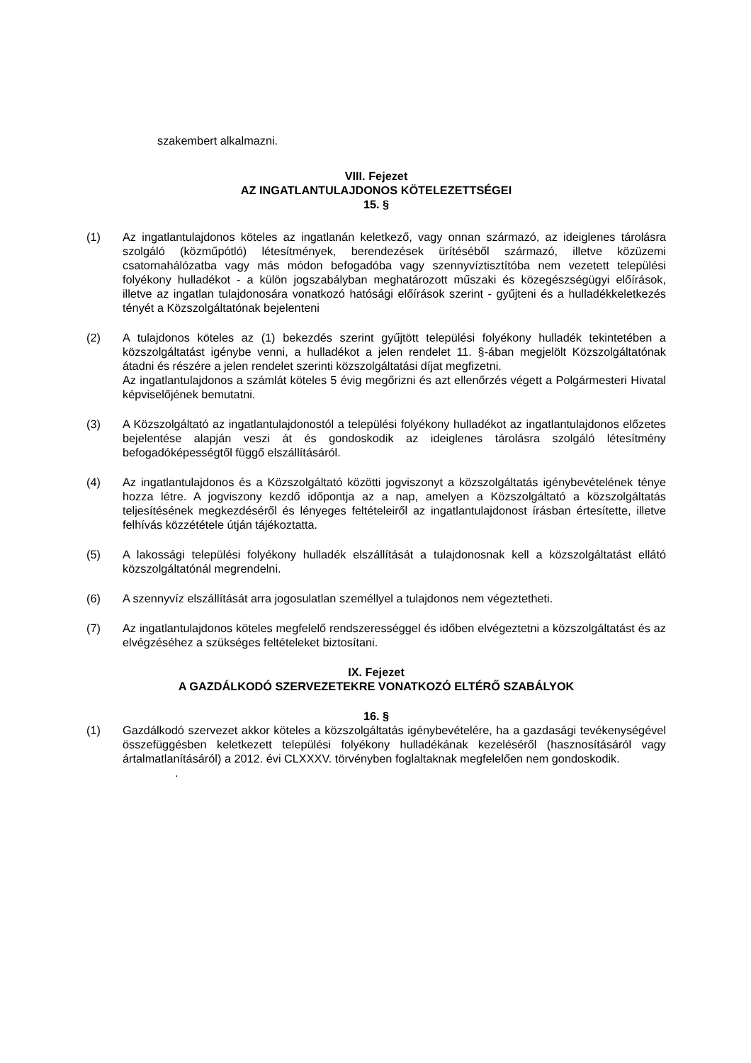szakembert alkalmazni.
VIII. Fejezet
AZ INGATLANTULAJDONOS KÖTELEZETTSÉGEI
15. §
(1) Az ingatlantulajdonos köteles az ingatlanán keletkező, vagy onnan származó, az ideiglenes tárolásra szolgáló (közműpótló) létesítmények, berendezések ürítéséből származó, illetve közüzemi csatornahálózatba vagy más módon befogadóba vagy szennyvíztisztítóba nem vezetett települési folyékony hulladékot - a külön jogszabályban meghatározott műszaki és közegészségügyi előírások, illetve az ingatlan tulajdonosára vonatkozó hatósági előírások szerint - gyűjteni és a hulladékkeletkezés tényét a Közszolgáltatónak bejelenteni
(2) A tulajdonos köteles az (1) bekezdés szerint gyűjtött települési folyékony hulladék tekintetében a közszolgáltatást igénybe venni, a hulladékot a jelen rendelet 11. §-ában megjelölt Közszolgáltatónak átadni és részére a jelen rendelet szerinti közszolgáltatási díjat megfizetni.
Az ingatlantulajdonos a számlát köteles 5 évig megőrizni és azt ellenőrzés végett a Polgármesteri Hivatal képviselőjének bemutatni.
(3) A Közszolgáltató az ingatlantulajdonostól a települési folyékony hulladékot az ingatlantulajdonos előzetes bejelentése alapján veszi át és gondoskodik az ideiglenes tárolásra szolgáló létesítmény befogadóképességtől függő elszállításáról.
(4) Az ingatlantulajdonos és a Közszolgáltató közötti jogviszonyt a közszolgáltatás igénybevételének ténye hozza létre. A jogviszony kezdő időpontja az a nap, amelyen a Közszolgáltató a közszolgáltatás teljesítésének megkezdéséről és lényeges feltételeiről az ingatlantulajdonost írásban értesítette, illetve felhívás közzététele útján tájékoztatta.
(5) A lakossági települési folyékony hulladék elszállítását a tulajdonosnak kell a közszolgáltatást ellátó közszolgáltatónál megrendelni.
(6) A szennyvíz elszállítását arra jogosulatlan személlyel a tulajdonos nem végeztetheti.
(7) Az ingatlantulajdonos köteles megfelelő rendszerességgel és időben elvégeztetni a közszolgáltatást és az elvégzéséhez a szükséges feltételeket biztosítani.
IX. Fejezet
A GAZDÁLKODÓ SZERVEZETEKRE VONATKOZÓ ELTÉRŐ SZABÁLYOK
16. §
(1) Gazdálkodó szervezet akkor köteles a közszolgáltatás igénybevételére, ha a gazdasági tevékenységével összefüggésben keletkezett települési folyékony hulladékának kezeléséről (hasznosításáról vagy ártalmatlanításáról) a 2012. évi CLXXXV. törvényben foglaltaknak megfelelően nem gondoskodik.
.